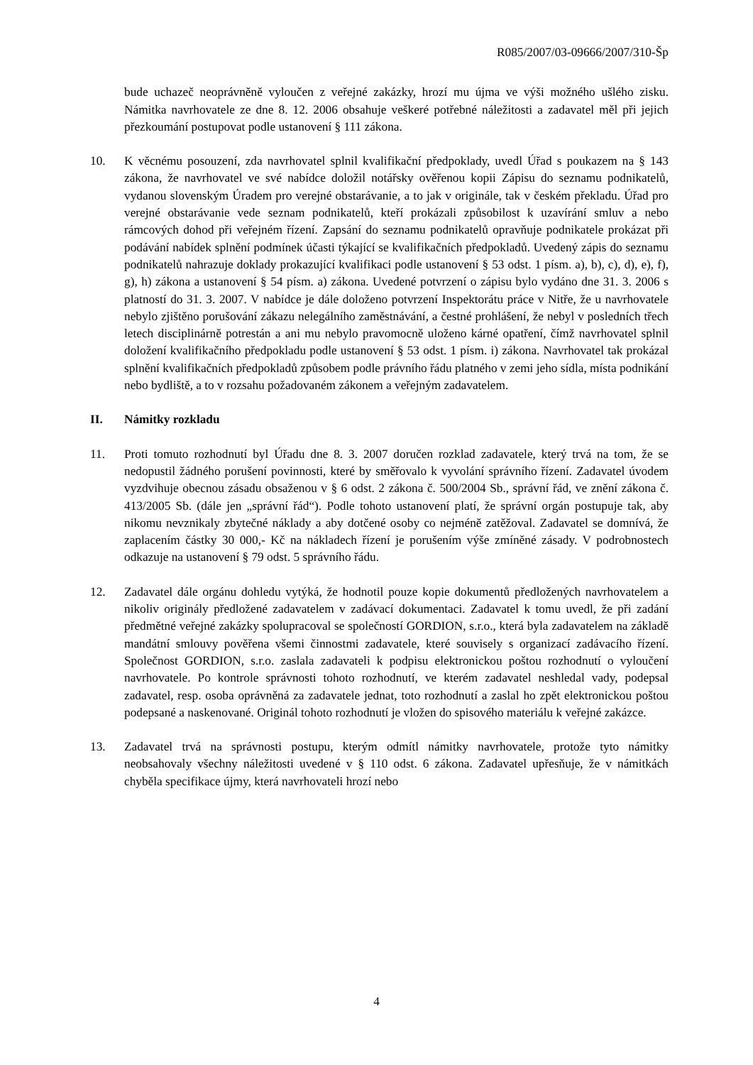R085/2007/03-09666/2007/310-Šp
bude uchazeč neoprávněně vyloučen z veřejné zakázky, hrozí mu újma ve výši možného ušlého zisku. Námitka navrhovatele ze dne 8. 12. 2006 obsahuje veškeré potřebné náležitosti a zadavatel měl při jejich přezkoumání postupovat podle ustanovení § 111 zákona.
10. K věcnému posouzení, zda navrhovatel splnil kvalifikační předpoklady, uvedl Úřad s poukazem na § 143 zákona, že navrhovatel ve své nabídce doložil notářsky ověřenou kopii Zápisu do seznamu podnikatelů, vydanou slovenským Úradem pro verejné obstarávanie, a to jak v originále, tak v českém překladu. Úřad pro verejné obstarávanie vede seznam podnikatelů, kteří prokázali způsobilost k uzavírání smluv a nebo rámcových dohod při veřejném řízení. Zapsání do seznamu podnikatelů opravňuje podnikatele prokázat při podávání nabídek splnění podmínek účasti týkající se kvalifikačních předpokladů. Uvedený zápis do seznamu podnikatelů nahrazuje doklady prokazující kvalifikaci podle ustanovení § 53 odst. 1 písm. a), b), c), d), e), f), g), h) zákona a ustanovení § 54 písm. a) zákona. Uvedené potvrzení o zápisu bylo vydáno dne 31. 3. 2006 s platností do 31. 3. 2007. V nabídce je dále doloženo potvrzení Inspektorátu práce v Nitře, že u navrhovatele nebylo zjištěno porušování zákazu nelegálního zaměstnávání, a čestné prohlášení, že nebyl v posledních třech letech disciplinárně potrestán a ani mu nebylo pravomocně uloženo kárné opatření, čímž navrhovatel splnil doložení kvalifikačního předpokladu podle ustanovení § 53 odst. 1 písm. i) zákona. Navrhovatel tak prokázal splnění kvalifikačních předpokladů způsobem podle právního řádu platného v zemi jeho sídla, místa podnikání nebo bydliště, a to v rozsahu požadovaném zákonem a veřejným zadavatelem.
II. Námitky rozkladu
11. Proti tomuto rozhodnutí byl Úřadu dne 8. 3. 2007 doručen rozklad zadavatele, který trvá na tom, že se nedopustil žádného porušení povinnosti, které by směřovalo k vyvolání správního řízení. Zadavatel úvodem vyzdvihuje obecnou zásadu obsaženou v § 6 odst. 2 zákona č. 500/2004 Sb., správní řád, ve znění zákona č. 413/2005 Sb. (dále jen „správní řád“). Podle tohoto ustanovení platí, že správní orgán postupuje tak, aby nikomu nevznikaly zbytečné náklady a aby dotčené osoby co nejméně zatěžoval. Zadavatel se domnívá, že zaplacením částky 30 000,- Kč na nákladech řízení je porušením výše zmíněné zásady. V podrobnostech odkazuje na ustanovení § 79 odst. 5 správního řádu.
12. Zadavatel dále orgánu dohledu vytýká, že hodnotil pouze kopie dokumentů předložených navrhovatelem a nikoliv originály předložené zadavatelem v zadávací dokumentaci. Zadavatel k tomu uvedl, že při zadání předmětné veřejné zakázky spolupracoval se společností GORDION, s.r.o., která byla zadavatelem na základě mandátní smlouvy pověřena všemi činnostmi zadavatele, které souvisely s organizací zadávacího řízení. Společnost GORDION, s.r.o. zaslala zadavateli k podpisu elektronickou poštou rozhodnutí o vyloučení navrhovatele. Po kontrole správnosti tohoto rozhodnutí, ve kterém zadavatel neshledal vady, podepsal zadavatel, resp. osoba oprávněná za zadavatele jednat, toto rozhodnutí a zaslal ho zpět elektronickou poštou podepsané a naskenované. Originál tohoto rozhodnutí je vložen do spisového materiálu k veřejné zakázce.
13. Zadavatel trvá na správnosti postupu, kterým odmítl námitky navrhovatele, protože tyto námitky neobsahovaly všechny náležitosti uvedené v § 110 odst. 6 zákona. Zadavatel upřesňuje, že v námitkách chyběla specifikace újmy, která navrhovateli hrozí nebo
4